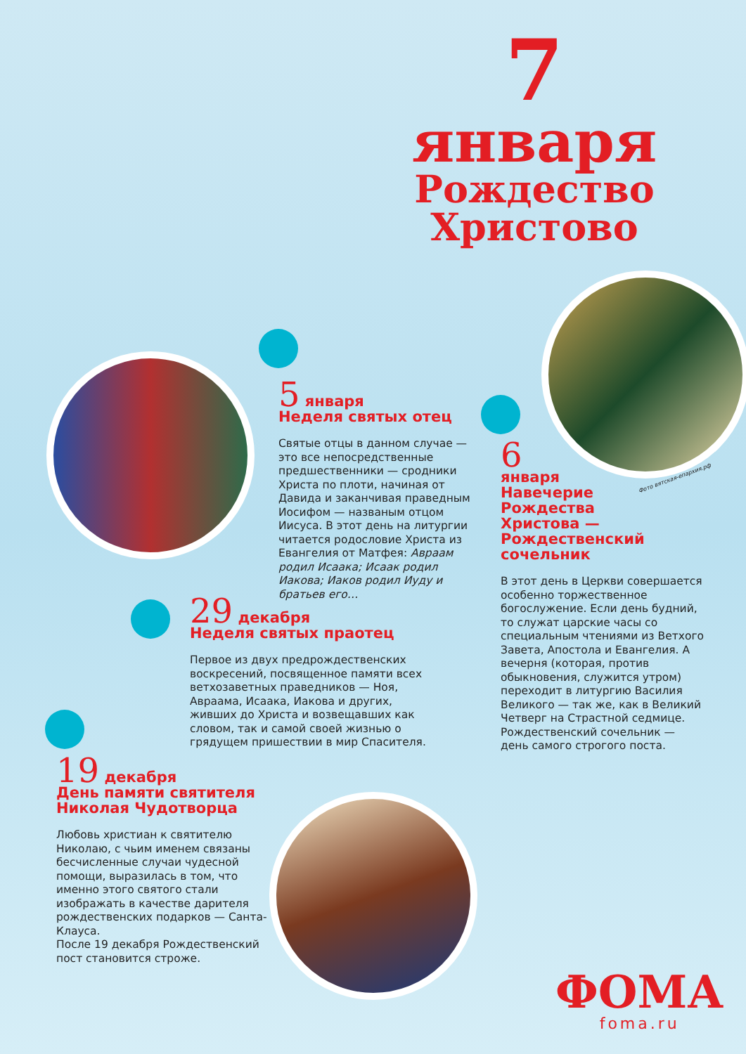7
января
Рождество
Христово
Фото вятская-епархия.рф
5 января
Неделя святых отец
Святые отцы в данном случае — это все непосредственные предшественники — сродники Христа по плоти, начиная от Давида и заканчивая праведным Иосифом — названым отцом Иисуса. В этот день на литургии читается родословие Христа из Евангелия от Матфея: Авраам родил Исаака; Исаак родил Иакова; Иаков родил Иуду и братьев его…
6
января
Навечерие
Рождества
Христова —
Рождественский
сочельник
В этот день в Церкви совершается особенно торжественное богослужение. Если день будний, то служат царские часы со специальным чтениями из Ветхого Завета, Апостола и Евангелия. А вечерня (которая, против обыкновения, служится утром) переходит в литургию Василия Великого — так же, как в Великий Четверг на Страстной седмице. Рождественский сочельник — день самого строгого поста.
29 декабря
Неделя святых праотец
Первое из двух предрождественских воскресений, посвященное памяти всех ветхозаветных праведников — Ноя, Авраама, Исаака, Иакова и других, живших до Христа и возвещавших как словом, так и самой своей жизнью о грядущем пришествии в мир Спасителя.
19 декабря
День памяти святителя
Николая Чудотворца
Любовь христиан к святителю Николаю, с чьим именем связаны бесчисленные случаи чудесной помощи, выразилась в том, что именно этого святого стали изображать в качестве дарителя рождественских подарков — Санта-Клауса.
После 19 декабря Рождественский пост становится строже.
ФОМА
foma.ru